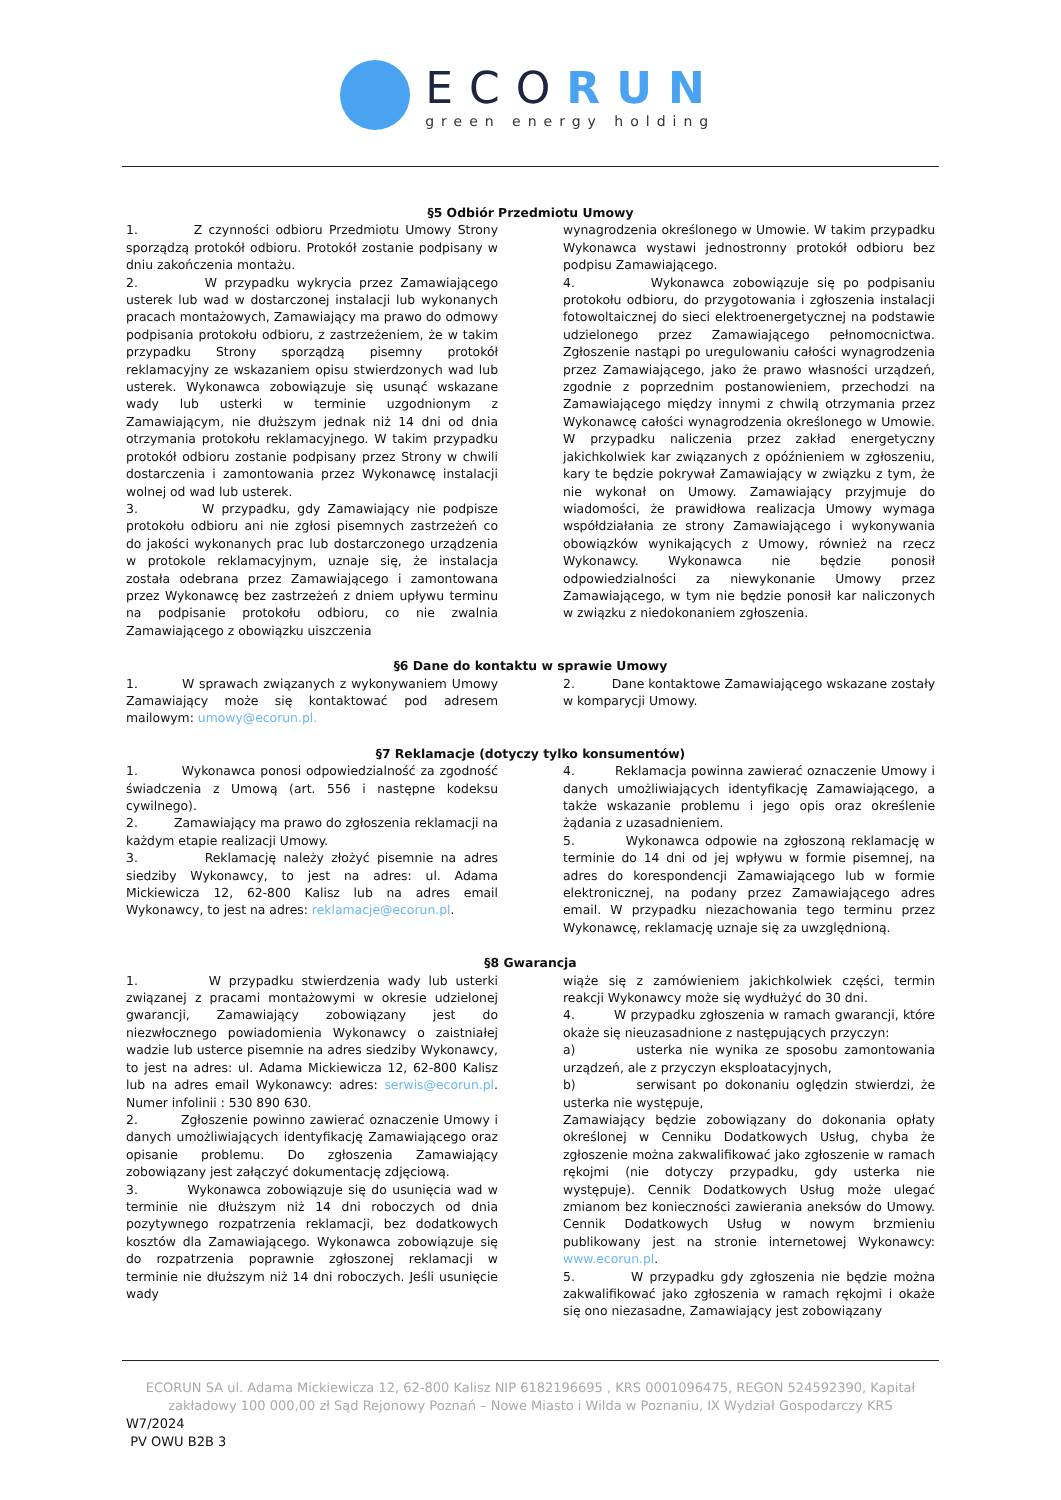ECORUN
green energy holding
§5 Odbiór Przedmiotu Umowy
1. Z czynności odbioru Przedmiotu Umowy Strony sporządzą protokół odbioru. Protokół zostanie podpisany w dniu zakończenia montażu.
2. W przypadku wykrycia przez Zamawiającego usterek lub wad w dostarczonej instalacji lub wykonanych pracach montażowych, Zamawiający ma prawo do odmowy podpisania protokołu odbioru, z zastrzeżeniem, że w takim przypadku Strony sporządzą pisemny protokół reklamacyjny ze wskazaniem opisu stwierdzonych wad lub usterek. Wykonawca zobowiązuje się usunąć wskazane wady lub usterki w terminie uzgodnionym z Zamawiającym, nie dłuższym jednak niż 14 dni od dnia otrzymania protokołu reklamacyjnego. W takim przypadku protokół odbioru zostanie podpisany przez Strony w chwili dostarczenia i zamontowania przez Wykonawcę instalacji wolnej od wad lub usterek.
3. W przypadku, gdy Zamawiający nie podpisze protokołu odbioru ani nie zgłosi pisemnych zastrzeżeń co do jakości wykonanych prac lub dostarczonego urządzenia w protokole reklamacyjnym, uznaje się, że instalacja została odebrana przez Zamawiającego i zamontowana przez Wykonawcę bez zastrzeżeń z dniem upływu terminu na podpisanie protokołu odbioru, co nie zwalnia Zamawiającego z obowiązku uiszczenia
wynagrodzenia określonego w Umowie. W takim przypadku Wykonawca wystawi jednostronny protokół odbioru bez podpisu Zamawiającego.
4. Wykonawca zobowiązuje się po podpisaniu protokołu odbioru, do przygotowania i zgłoszenia instalacji fotowoltaicznej do sieci elektroenergetycznej na podstawie udzielonego przez Zamawiającego pełnomocnictwa. Zgłoszenie nastąpi po uregulowaniu całości wynagrodzenia przez Zamawiającego, jako że prawo własności urządzeń, zgodnie z poprzednim postanowieniem, przechodzi na Zamawiającego między innymi z chwilą otrzymania przez Wykonawcę całości wynagrodzenia określonego w Umowie. W przypadku naliczenia przez zakład energetyczny jakichkolwiek kar związanych z opóźnieniem w zgłoszeniu, kary te będzie pokrywał Zamawiający w związku z tym, że nie wykonał on Umowy. Zamawiający przyjmuje do wiadomości, że prawidłowa realizacja Umowy wymaga współdziałania ze strony Zamawiającego i wykonywania obowiązków wynikających z Umowy, również na rzecz Wykonawcy. Wykonawca nie będzie ponosił odpowiedzialności za niewykonanie Umowy przez Zamawiającego, w tym nie będzie ponosił kar naliczonych w związku z niedokonaniem zgłoszenia.
§6 Dane do kontaktu w sprawie Umowy
1. W sprawach związanych z wykonywaniem Umowy Zamawiający może się kontaktować pod adresem mailowym: umowy@ecorun.pl.
2. Dane kontaktowe Zamawiającego wskazane zostały w komparycji Umowy.
§7 Reklamacje (dotyczy tylko konsumentów)
1. Wykonawca ponosi odpowiedzialność za zgodność świadczenia z Umową (art. 556 i następne kodeksu cywilnego).
2. Zamawiający ma prawo do zgłoszenia reklamacji na każdym etapie realizacji Umowy.
3. Reklamację należy złożyć pisemnie na adres siedziby Wykonawcy, to jest na adres: ul. Adama Mickiewicza 12, 62-800 Kalisz lub na adres email Wykonawcy, to jest na adres: reklamacje@ecorun.pl.
4. Reklamacja powinna zawierać oznaczenie Umowy i danych umożliwiających identyfikację Zamawiającego, a także wskazanie problemu i jego opis oraz określenie żądania z uzasadnieniem.
5. Wykonawca odpowie na zgłoszoną reklamację w terminie do 14 dni od jej wpływu w formie pisemnej, na adres do korespondencji Zamawiającego lub w formie elektronicznej, na podany przez Zamawiającego adres email. W przypadku niezachowania tego terminu przez Wykonawcę, reklamację uznaje się za uwzględnioną.
§8 Gwarancja
1. W przypadku stwierdzenia wady lub usterki związanej z pracami montażowymi w okresie udzielonej gwarancji, Zamawiający zobowiązany jest do niezwłocznego powiadomienia Wykonawcy o zaistniałej wadzie lub usterce pisemnie na adres siedziby Wykonawcy, to jest na adres: ul. Adama Mickiewicza 12, 62-800 Kalisz lub na adres email Wykonawcy: adres: serwis@ecorun.pl. Numer infolinii : 530 890 630.
2. Zgłoszenie powinno zawierać oznaczenie Umowy i danych umożliwiających identyfikację Zamawiającego oraz opisanie problemu. Do zgłoszenia Zamawiający zobowiązany jest załączyć dokumentację zdjęciową.
3. Wykonawca zobowiązuje się do usunięcia wad w terminie nie dłuższym niż 14 dni roboczych od dnia pozytywnego rozpatrzenia reklamacji, bez dodatkowych kosztów dla Zamawiającego. Wykonawca zobowiązuje się do rozpatrzenia poprawnie zgłoszonej reklamacji w terminie nie dłuższym niż 14 dni roboczych. Jeśli usunięcie wady
wiąże się z zamówieniem jakichkolwiek części, termin reakcji Wykonawcy może się wydłużyć do 30 dni.
4. W przypadku zgłoszenia w ramach gwarancji, które okaże się nieuzasadnione z następujących przyczyn:
a) usterka nie wynika ze sposobu zamontowania urządzeń, ale z przyczyn eksploatacyjnych,
b) serwisant po dokonaniu oględzin stwierdzi, że usterka nie występuje,
Zamawiający będzie zobowiązany do dokonania opłaty określonej w Cenniku Dodatkowych Usług, chyba że zgłoszenie można zakwalifikować jako zgłoszenie w ramach rękojmi (nie dotyczy przypadku, gdy usterka nie występuje). Cennik Dodatkowych Usług może ulegać zmianom bez konieczności zawierania aneksów do Umowy. Cennik Dodatkowych Usług w nowym brzmieniu publikowany jest na stronie internetowej Wykonawcy: www.ecorun.pl.
5. W przypadku gdy zgłoszenia nie będzie można zakwalifikować jako zgłoszenia w ramach rękojmi i okaże się ono niezasadne, Zamawiający jest zobowiązany
ECORUN SA ul. Adama Mickiewicza 12, 62-800 Kalisz NIP 6182196695 , KRS 0001096475, REGON 524592390, Kapitał
zakładowy 100 000,00 zł Sąd Rejonowy Poznań – Nowe Miasto i Wilda w Poznaniu, IX Wydział Gospodarczy KRS
W7/2024
PV OWU B2B 3